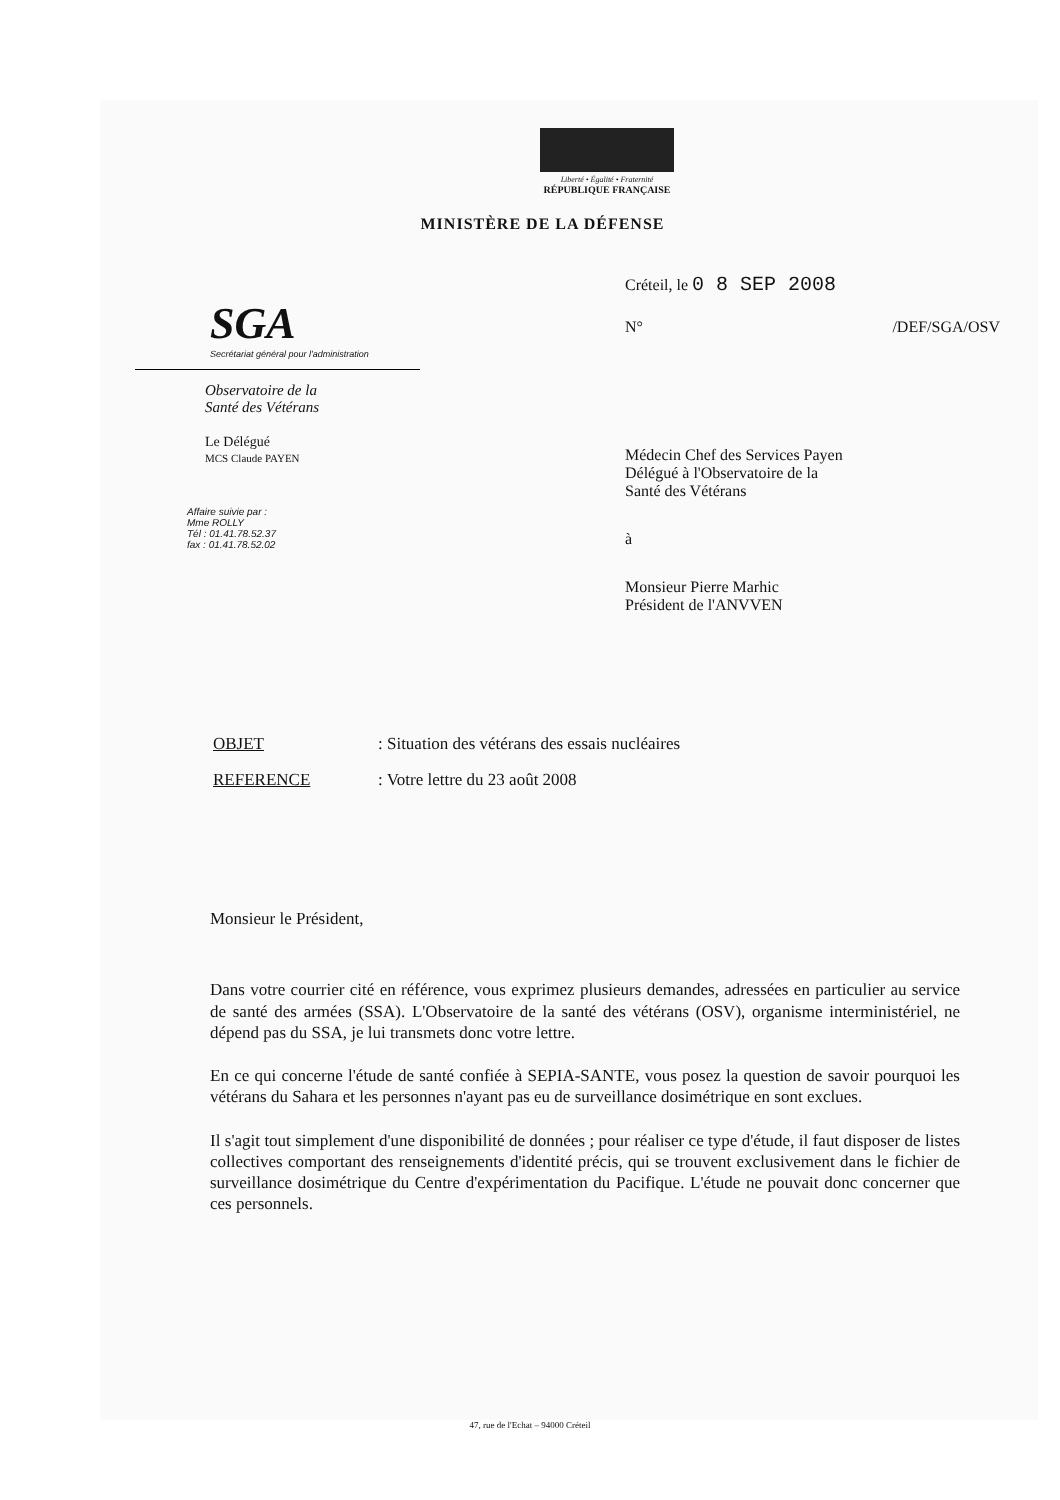Liberté • Égalité • Fraternité
RÉPUBLIQUE FRANÇAISE
MINISTÈRE DE LA DÉFENSE
SGA
Secrétariat général pour l'administration
Observatoire de la
Santé des Vétérans
Le Délégué
MCS Claude PAYEN
Affaire suivie par :
Mme ROLLY
Tél : 01.41.78.52.37
fax : 01.41.78.52.02
Créteil, le 0 8 SEP 2008
N° /DEF/SGA/OSV
Médecin Chef des Services Payen
Délégué à l'Observatoire de la
Santé des Vétérans
à
Monsieur Pierre Marhic
Président de l'ANVVEN
OBJET: Situation des vétérans des essais nucléaires
REFERENCE: Votre lettre du 23 août 2008
Monsieur le Président,
Dans votre courrier cité en référence, vous exprimez plusieurs demandes, adressées en particulier au service de santé des armées (SSA). L'Observatoire de la santé des vétérans (OSV), organisme interministériel, ne dépend pas du SSA, je lui transmets donc votre lettre.
En ce qui concerne l'étude de santé confiée à SEPIA-SANTE, vous posez la question de savoir pourquoi les vétérans du Sahara et les personnes n'ayant pas eu de surveillance dosimétrique en sont exclues.
Il s'agit tout simplement d'une disponibilité de données ; pour réaliser ce type d'étude, il faut disposer de listes collectives comportant des renseignements d'identité précis, qui se trouvent exclusivement dans le fichier de surveillance dosimétrique du Centre d'expérimentation du Pacifique. L'étude ne pouvait donc concerner que ces personnels.
47, rue de l'Echat – 94000 Créteil